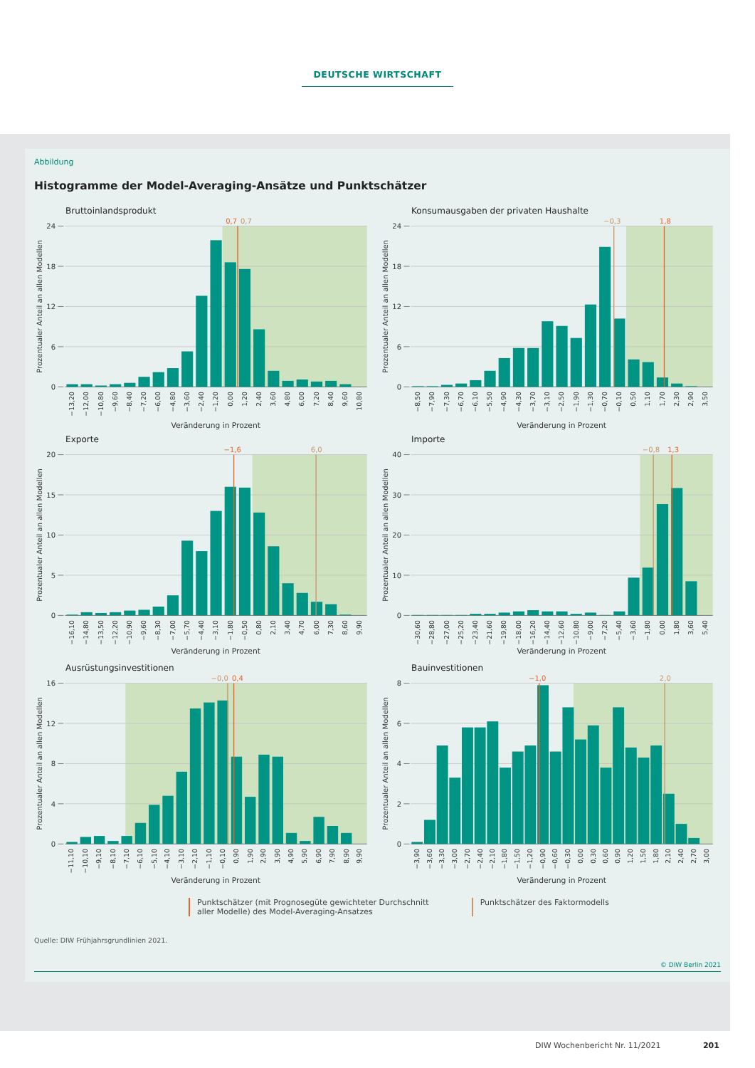DEUTSCHE WIRTSCHAFT
Abbildung
Histogramme der Model-Averaging-Ansätze und Punktschätzer
Bruttoinlandsprodukt
24
18
12
6
0
Prozentualer Anteil an allen Modellen
0,7
0,7
−13,20
−12,00
−10,80
−9,60
−8,40
−7,20
−6,00
−4,80
−3,60
−2,40
−1,20
0,00
1,20
2,40
3,60
4,80
6,00
7,20
8,40
9,60
10,80
Veränderung in Prozent
Konsumausgaben der privaten Haushalte
24
18
12
6
0
Prozentualer Anteil an allen Modellen
−0,3
1,8
−8,50
−7,90
−7,30
−6,70
−6,10
−5,50
−4,90
−4,30
−3,70
−3,10
−2,50
−1,90
−1,30
−0,70
−0,10
0,50
1,10
1,70
2,30
2,90
3,50
Veränderung in Prozent
Exporte
20
15
10
5
0
Prozentualer Anteil an allen Modellen
−1,6
6,0
−16,10
−14,80
−13,50
−12,20
−10,90
−9,60
−8,30
−7,00
−5,70
−4,40
−3,10
−1,80
−0,50
0,80
2,10
3,40
4,70
6,00
7,30
8,60
9,90
Veränderung in Prozent
Importe
40
30
20
10
0
Prozentualer Anteil an allen Modellen
−0,8
1,3
−30,60
−28,80
−27,00
−25,20
−23,40
−21,60
−19,80
−18,00
−16,20
−14,40
−12,60
−10,80
−9,00
−7,20
−5,40
−3,60
−1,80
0,00
1,80
3,60
5,40
Veränderung in Prozent
Ausrüstungsinvestitionen
16
12
8
4
0
Prozentualer Anteil an allen Modellen
−0,0
0,4
−11,10
−10,10
−9,10
−8,10
−7,10
−6,10
−5,10
−4,10
−3,10
−2,10
−1,10
−0,10
0,90
1,90
2,90
3,90
4,90
5,90
6,90
7,90
8,90
9,90
Veränderung in Prozent
Bauinvestitionen
8
6
4
2
0
Prozentualer Anteil an allen Modellen
−1,0
2,0
−3,90
−3,60
−3,30
−3,00
−2,70
−2,40
−2,10
−1,80
−1,50
−1,20
−0,90
−0,60
−0,30
0,00
0,30
0,60
0,90
1,20
1,50
1,80
2,10
2,40
2,70
3,00
Veränderung in Prozent
Punktschätzer (mit Prognosegüte gewichteter Durchschnitt
aller Modelle) des Model-Averaging-Ansatzes
Punktschätzer des Faktormodells
Quelle: DIW Frühjahrsgrundlinien 2021.
© DIW Berlin 2021
DIW Wochenbericht Nr. 11/2021 201